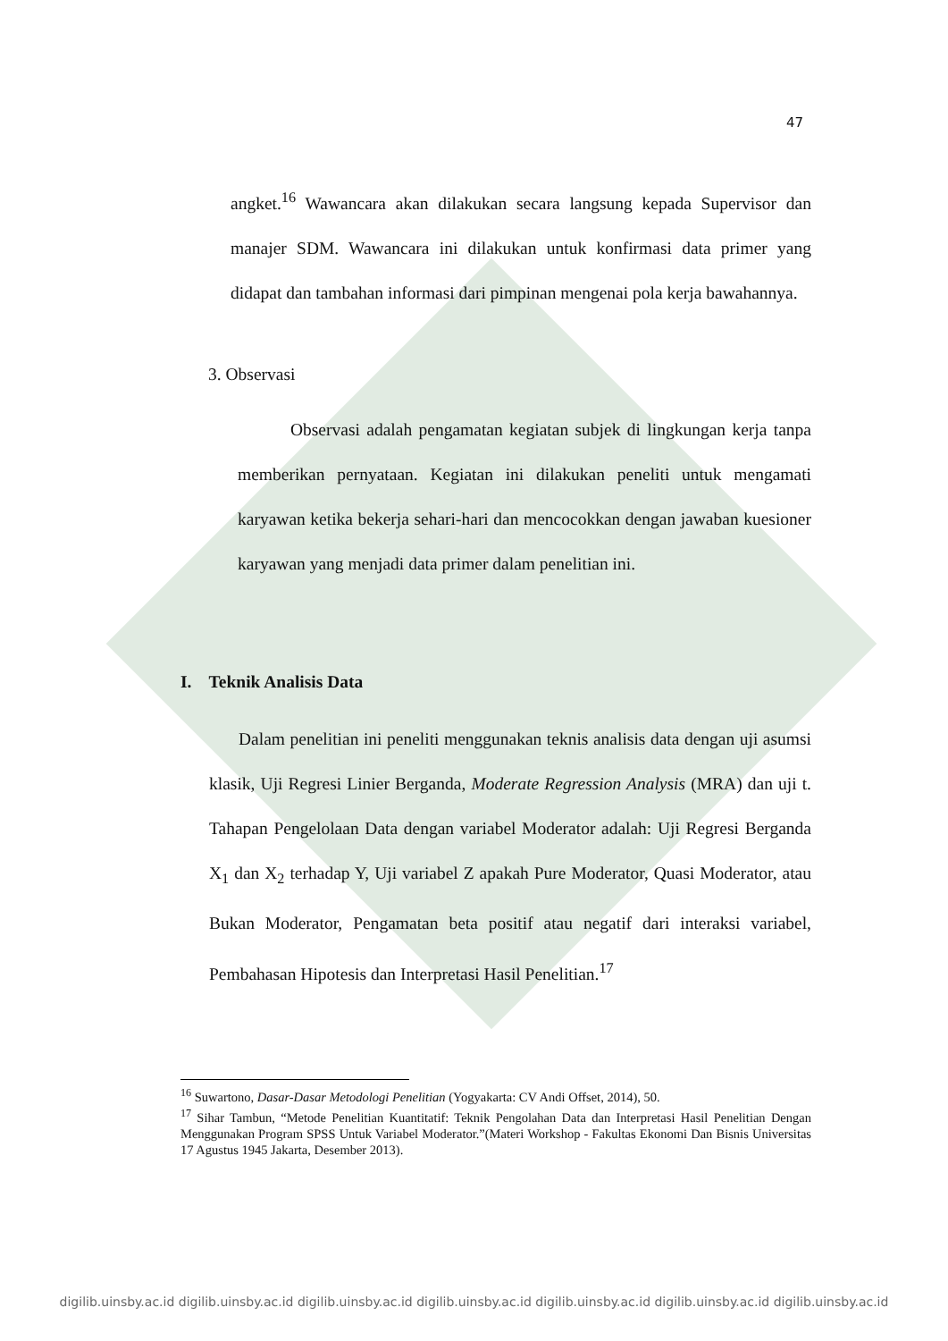47
angket.<sup>16</sup> Wawancara akan dilakukan secara langsung kepada Supervisor dan manajer SDM. Wawancara ini dilakukan untuk konfirmasi data primer yang didapat dan tambahan informasi dari pimpinan mengenai pola kerja bawahannya.
3. Observasi
Observasi adalah pengamatan kegiatan subjek di lingkungan kerja tanpa memberikan pernyataan. Kegiatan ini dilakukan peneliti untuk mengamati karyawan ketika bekerja sehari-hari dan mencocokkan dengan jawaban kuesioner karyawan yang menjadi data primer dalam penelitian ini.
I. Teknik Analisis Data
Dalam penelitian ini peneliti menggunakan teknis analisis data dengan uji asumsi klasik, Uji Regresi Linier Berganda, Moderate Regression Analysis (MRA) dan uji t. Tahapan Pengelolaan Data dengan variabel Moderator adalah: Uji Regresi Berganda X<sub>1</sub> dan X<sub>2</sub> terhadap Y, Uji variabel Z apakah Pure Moderator, Quasi Moderator, atau Bukan Moderator, Pengamatan beta positif atau negatif dari interaksi variabel, Pembahasan Hipotesis dan Interpretasi Hasil Penelitian.<sup>17</sup>
<sup>16</sup> Suwartono, Dasar-Dasar Metodologi Penelitian (Yogyakarta: CV Andi Offset, 2014), 50.
<sup>17</sup> Sihar Tambun, “Metode Penelitian Kuantitatif: Teknik Pengolahan Data dan Interpretasi Hasil Penelitian Dengan Menggunakan Program SPSS Untuk Variabel Moderator.”(Materi Workshop - Fakultas Ekonomi Dan Bisnis Universitas 17 Agustus 1945 Jakarta, Desember 2013).
digilib.uinsby.ac.id digilib.uinsby.ac.id digilib.uinsby.ac.id digilib.uinsby.ac.id digilib.uinsby.ac.id digilib.uinsby.ac.id digilib.uinsby.ac.id